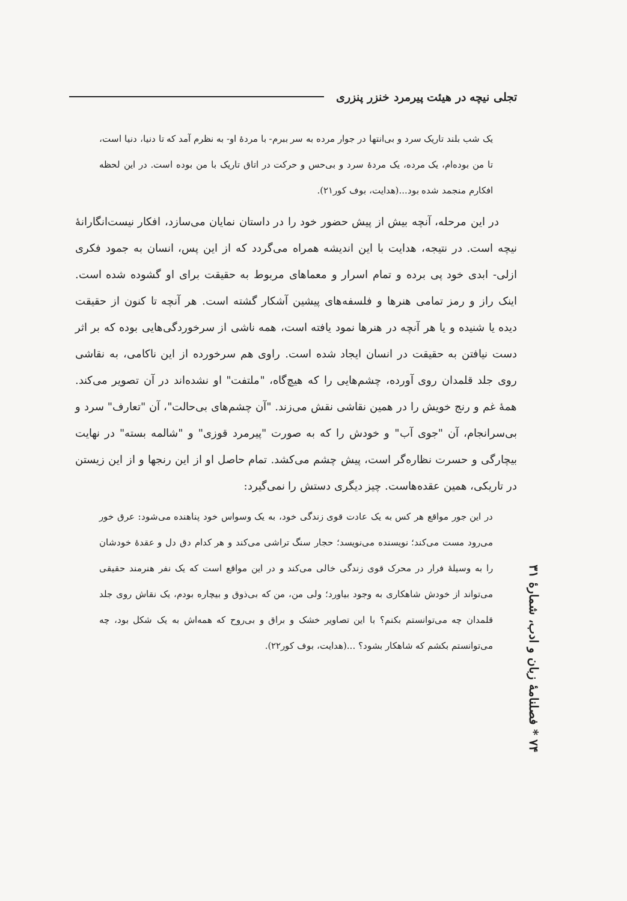تجلی نیچه در هیئت پیرمرد خنزر پنزری
یک شب بلند تاریک سرد و بی‌انتها در جوار مرده به سر ببرم- با مردهٔ او- به نظرم آمد که تا دنیا، دنیا است، تا من بوده‌ام، یک مرده، یک مردهٔ سرد و بی‌حس و حرکت در اتاق تاریک با من بوده است. در این لحظه افکارم منجمد شده بود...(هدایت، بوف کور۲۱).
در این مرحله، آنچه بیش از پیش حضور خود را در داستان نمایان می‌سازد، افکار نیست‌انگارانهٔ نیچه است. در نتیجه، هدایت با این اندیشه همراه می‌گردد که از این پس، انسان به جمود فکری ازلی- ابدی خود پی برده و تمام اسرار و معماهای مربوط به حقیقت برای او گشوده شده است. اینک راز و رمز تمامی هنرها و فلسفه‌های پیشین آشکار گشته است. هر آنچه تا کنون از حقیقت دیده یا شنیده و یا هر آنچه در هنرها نمود یافته است، همه ناشی از سرخوردگی‌هایی بوده که بر اثر دست نیافتن به حقیقت در انسان ایجاد شده است. راوی هم سرخورده از این ناکامی، به نقاشی روی جلد قلمدان روی آورده، چشم‌هایی را که هیچ‌گاه، "ملتفت" او نشده‌اند در آن تصویر می‌کند. همهٔ غم و رنج خویش را در همین نقاشی نقش می‌زند. "آن چشم‌های بی‌حالت"، آن "تعارف" سرد و بی‌سرانجام، آن "جوی آب" و خودش را که به صورت "پیرمرد قوزی" و "شالمه بسته" در نهایت بیچارگی و حسرت نظاره‌گر است، پیش چشم می‌کشد. تمام حاصل او از این رنجها و از این زیستن در تاریکی، همین عقده‌هاست. چیز دیگری دستش را نمی‌گیرد:
در این جور مواقع هر کس به یک عادت قوی زندگی خود، به یک وسواس خود پناهنده می‌شود: عرق خور می‌رود مست می‌کند؛ نویسنده می‌نویسد؛ حجار سنگ تراشی می‌کند و هر کدام دق دل و عقدهٔ خودشان را به وسیلهٔ فرار در محرک قوی زندگی خالی می‌کند و در این مواقع است که یک نفر هنرمند حقیقی می‌تواند از خودش شاهکاری به وجود بیاورد؛ ولی من، من که بی‌ذوق و بیچاره بودم، یک نقاش روی جلد قلمدان چه می‌توانستم بکنم؟ با این تصاویر خشک و براق و بی‌روح که همه‌اش به یک شکل بود، چه می‌توانستم بکشم که شاهکار بشود؟ ...(هدایت، بوف کور۲۲).
۷۴ * فصلنامهٔ زبان و ادب، شمارهٔ ۳۱